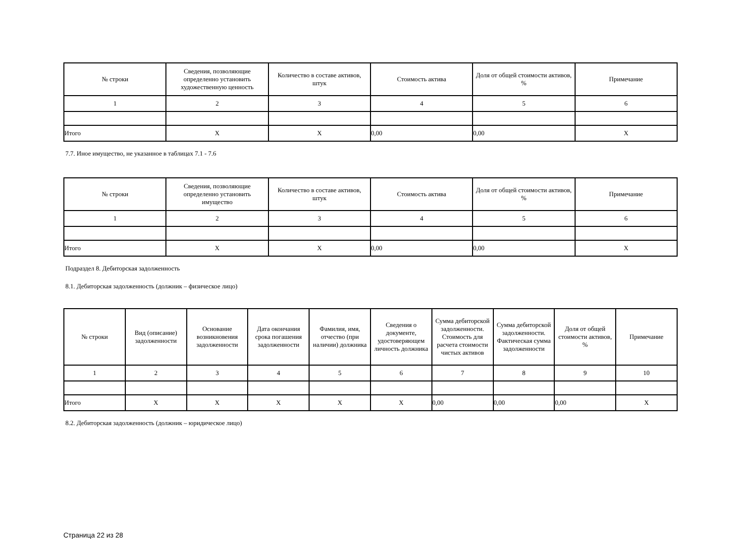| № строки | Сведения, позволяющие определенно установить художественную ценность | Количество в составе активов, штук | Стоимость актива | Доля от общей стоимости активов, % | Примечание |
| --- | --- | --- | --- | --- | --- |
| 1 | 2 | 3 | 4 | 5 | 6 |
| Итого | X | X | 0,00 | 0,00 | X |
7.7. Иное имущество, не указанное в таблицах 7.1 - 7.6
| № строки | Сведения, позволяющие определенно установить имущество | Количество в составе активов, штук | Стоимость актива | Доля от общей стоимости активов, % | Примечание |
| --- | --- | --- | --- | --- | --- |
| 1 | 2 | 3 | 4 | 5 | 6 |
| Итого | X | X | 0,00 | 0,00 | X |
Подраздел 8. Дебиторская задолженность
8.1. Дебиторская задолженность (должник – физическое лицо)
| № строки | Вид (описание) задолженности | Основание возникновения задолженности | Дата окончания срока погашения задолженности | Фамилия, имя, отчество (при наличии) должника | Сведения о документе, удостоверяющем личность должника | Сумма дебиторской задолженности. Стоимость для расчета стоимости чистых активов | Сумма дебиторской задолженности. Фактическая сумма задолженности | Доля от общей стоимости активов, % | Примечание |
| --- | --- | --- | --- | --- | --- | --- | --- | --- | --- |
| 1 | 2 | 3 | 4 | 5 | 6 | 7 | 8 | 9 | 10 |
| Итого | X | X | X | X | X | 0,00 | 0,00 | 0,00 | X |
8.2. Дебиторская задолженность (должник – юридическое лицо)
Страница 22 из 28